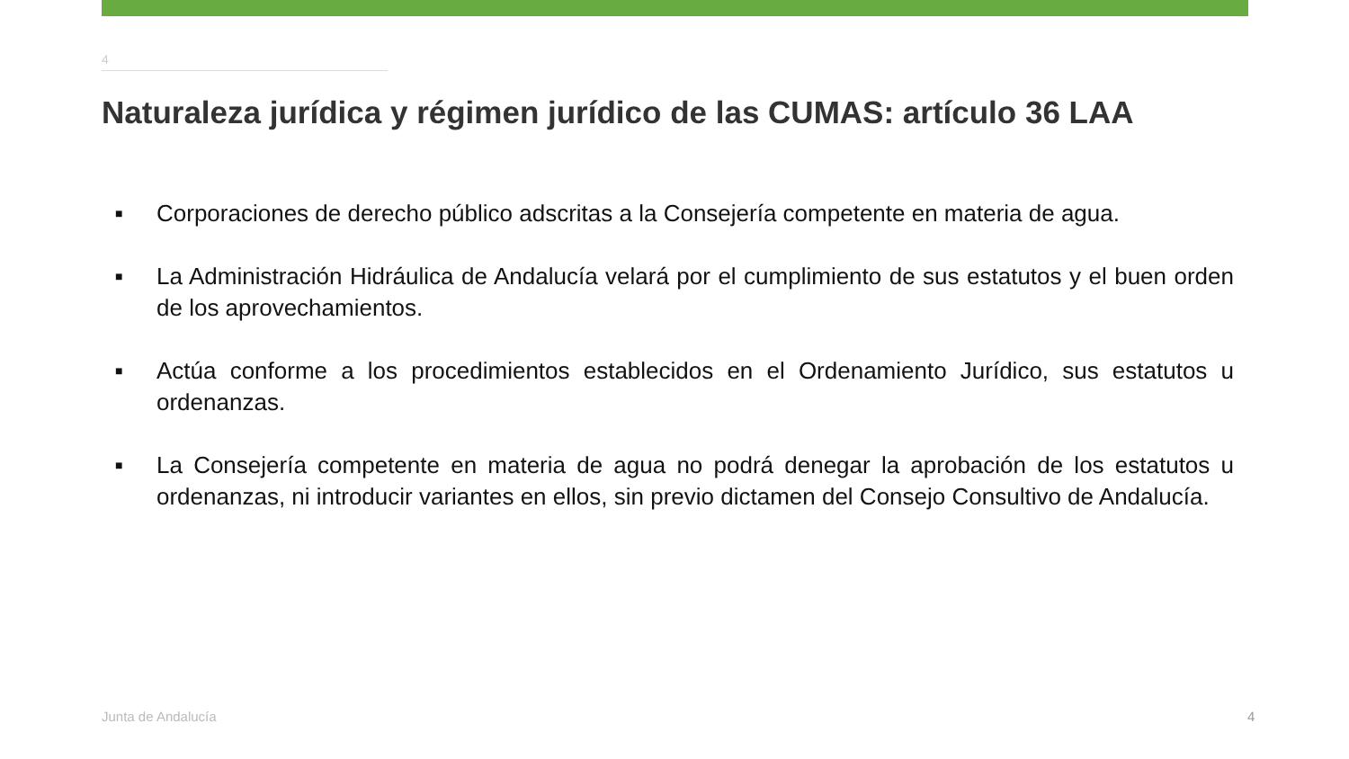4
Naturaleza jurídica y régimen jurídico de las CUMAS: artículo 36 LAA
■ Corporaciones de derecho público adscritas a la Consejería competente en materia de agua.
■ La Administración Hidráulica de Andalucía velará por el cumplimiento de sus estatutos y el buen orden de los aprovechamientos.
■ Actúa conforme a los procedimientos establecidos en el Ordenamiento Jurídico, sus estatutos u ordenanzas.
■ La Consejería competente en materia de agua no podrá denegar la aprobación de los estatutos u ordenanzas, ni introducir variantes en ellos, sin previo dictamen del Consejo Consultivo de Andalucía.
Junta de Andalucía 4